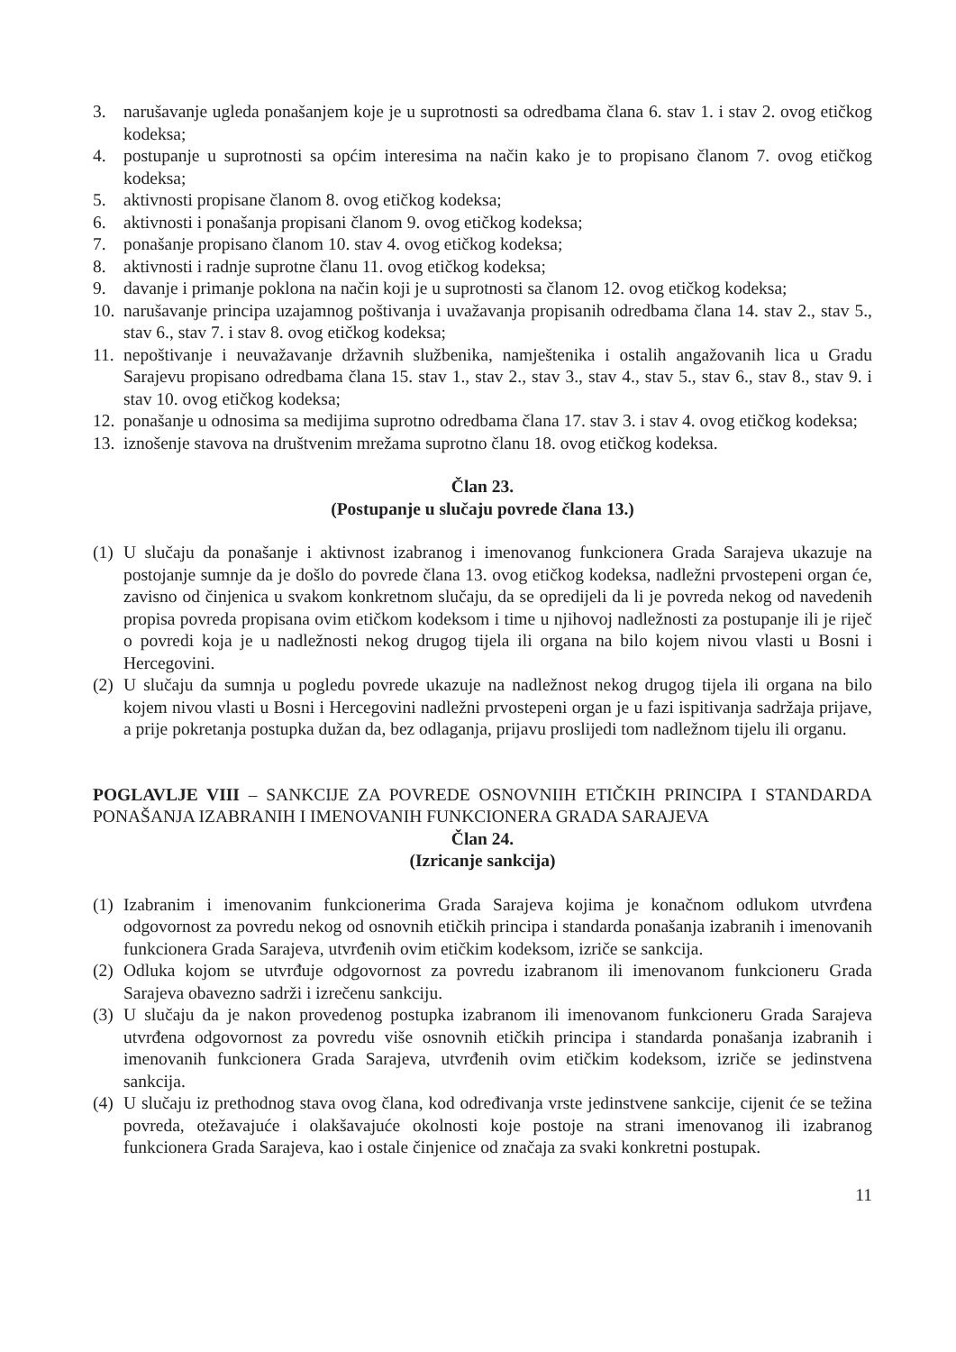3. narušavanje ugleda ponašanjem koje je u suprotnosti sa odredbama člana 6. stav 1. i stav 2. ovog etičkog kodeksa;
4. postupanje u suprotnosti sa općim interesima na način kako je to propisano članom 7. ovog etičkog kodeksa;
5. aktivnosti propisane članom 8. ovog etičkog kodeksa;
6. aktivnosti i ponašanja propisani članom 9. ovog etičkog kodeksa;
7. ponašanje propisano članom 10. stav 4. ovog etičkog kodeksa;
8. aktivnosti i radnje suprotne članu 11. ovog etičkog kodeksa;
9. davanje i primanje poklona na način koji je u suprotnosti sa članom 12. ovog etičkog kodeksa;
10.
narušavanje principa uzajamnog poštivanja i uvažavanja propisanih odredbama člana 14. stav 2., stav 5., stav 6., stav 7. i stav 8. ovog etičkog kodeksa;
11.
nepoštivanje i neuvažavanje državnih službenika, namještenika i ostalih angažovanih lica u Gradu Sarajevu propisano odredbama člana 15. stav 1., stav 2., stav 3., stav 4., stav 5., stav 6., stav 8., stav 9. i stav 10. ovog etičkog kodeksa;
12.
ponašanje u odnosima sa medijima suprotno odredbama člana 17. stav 3. i stav 4. ovog etičkog kodeksa;
13.
iznošenje stavova na društvenim mrežama suprotno članu 18. ovog etičkog kodeksa.
Član 23.
(Postupanje u slučaju povrede člana 13.)
(1)
U slučaju da ponašanje i aktivnost izabranog i imenovanog funkcionera Grada Sarajeva ukazuje na postojanje sumnje da je došlo do povrede člana 13. ovog etičkog kodeksa, nadležni prvostepeni organ će, zavisno od činjenica u svakom konkretnom slučaju, da se opredijeli da li je povreda nekog od navedenih propisa povreda propisana ovim etičkom kodeksom i time u njihovoj nadležnosti za postupanje ili je riječ o povredi koja je u nadležnosti nekog drugog tijela ili organa na bilo kojem nivou vlasti u Bosni i Hercegovini.
(2)
U slučaju da sumnja u pogledu povrede ukazuje na nadležnost nekog drugog tijela ili organa na bilo kojem nivou vlasti u Bosni i Hercegovini nadležni prvostepeni organ je u fazi ispitivanja sadržaja prijave, a prije pokretanja postupka dužan da, bez odlaganja, prijavu proslijedi tom nadležnom tijelu ili organu.
POGLAVLJE VIII – SANKCIJE ZA POVREDE OSNOVNIIH ETIČKIH PRINCIPA I STANDARDA PONAŠANJA IZABRANIH I IMENOVANIH FUNKCIONERA GRADA SARAJEVA
Član 24.
(Izricanje sankcija)
(1)
Izabranim i imenovanim funkcionerima Grada Sarajeva kojima je konačnom odlukom utvrđena odgovornost za povredu nekog od osnovnih etičkih principa i standarda ponašanja izabranih i imenovanih funkcionera Grada Sarajeva, utvrđenih ovim etičkim kodeksom, izriče se sankcija.
(2)
Odluka kojom se utvrđuje odgovornost za povredu izabranom ili imenovanom funkcioneru Grada Sarajeva obavezno sadrži i izrečenu sankciju.
(3)
U slučaju da je nakon provedenog postupka izabranom ili imenovanom funkcioneru Grada Sarajeva utvrđena odgovornost za povredu više osnovnih etičkih principa i standarda ponašanja izabranih i imenovanih funkcionera Grada Sarajeva, utvrđenih ovim etičkim kodeksom, izriče se jedinstvena sankcija.
(4)
U slučaju iz prethodnog stava ovog člana, kod određivanja vrste jedinstvene sankcije, cijenit će se težina povreda, otežavajuće i olakšavajuće okolnosti koje postoje na strani imenovanog ili izabranog funkcionera Grada Sarajeva, kao i ostale činjenice od značaja za svaki konkretni postupak.
11